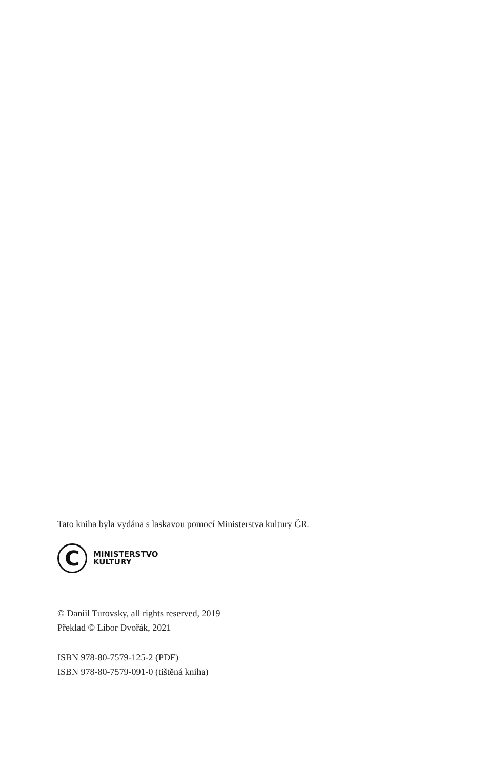Tato kniha byla vydána s laskavou pomocí Ministerstva kultury ČR.
C
MINISTERSTVO
KULTURY
© Daniil Turovsky, all rights reserved, 2019
Překlad © Libor Dvořák, 2021
ISBN 978-80-7579-125-2 (PDF)
ISBN 978-80-7579-091-0 (tištěná kniha)